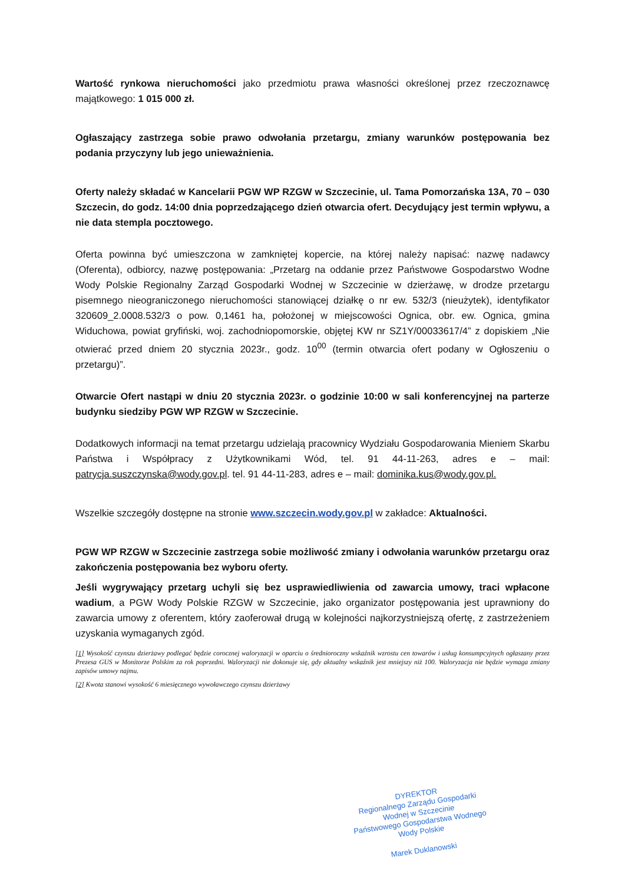Wartość rynkowa nieruchomości jako przedmiotu prawa własności określonej przez rzeczoznawcę majątkowego: 1 015 000 zł.
Ogłaszający zastrzega sobie prawo odwołania przetargu, zmiany warunków postępowania bez podania przyczyny lub jego unieważnienia.
Oferty należy składać w Kancelarii PGW WP RZGW w Szczecinie, ul. Tama Pomorzańska 13A, 70 – 030 Szczecin, do godz. 14:00 dnia poprzedzającego dzień otwarcia ofert. Decydujący jest termin wpływu, a nie data stempla pocztowego.
Oferta powinna być umieszczona w zamkniętej kopercie, na której należy napisać: nazwę nadawcy (Oferenta), odbiorcy, nazwę postępowania: „Przetarg na oddanie przez Państwowe Gospodarstwo Wodne Wody Polskie Regionalny Zarząd Gospodarki Wodnej w Szczecinie w dzierżawę, w drodze przetargu pisemnego nieograniczonego nieruchomości stanowiącej działkę o nr ew. 532/3 (nieużytek), identyfikator 320609_2.0008.532/3 o pow. 0,1461 ha, położonej w miejscowości Ognica, obr. ew. Ognica, gmina Widuchowa, powiat gryfiński, woj. zachodniopomorskie, objętej KW nr SZ1Y/00033617/4” z dopiskiem „Nie otwierać przed dniem 20 stycznia 2023r., godz. 10<sup>00</sup> (termin otwarcia ofert podany w Ogłoszeniu o przetargu)”.
Otwarcie Ofert nastąpi w dniu 20 stycznia 2023r. o godzinie 10:00 w sali konferencyjnej na parterze budynku siedziby PGW WP RZGW w Szczecinie.
Dodatkowych informacji na temat przetargu udzielają pracownicy Wydziału Gospodarowania Mieniem Skarbu Państwa i Współpracy z Użytkownikami Wód, tel. 91 44-11-263, adres e – mail: patrycja.suszczynska@wody.gov.pl. tel. 91 44-11-283, adres e – mail: dominika.kus@wody.gov.pl.
Wszelkie szczegóły dostępne na stronie www.szczecin.wody.gov.pl w zakładce: Aktualności.
PGW WP RZGW w Szczecinie zastrzega sobie możliwość zmiany i odwołania warunków przetargu oraz zakończenia postępowania bez wyboru oferty.
Jeśli wygrywający przetarg uchyli się bez usprawiedliwienia od zawarcia umowy, traci wpłacone wadium, a PGW Wody Polskie RZGW w Szczecinie, jako organizator postępowania jest uprawniony do zawarcia umowy z oferentem, który zaoferował drugą w kolejności najkorzystniejszą ofertę, z zastrzeżeniem uzyskania wymaganych zgód.
[1] Wysokość czynszu dzierżawy podlegać będzie corocznej waloryzacji w oparciu o średnioroczny wskaźnik wzrostu cen towarów i usług konsumpcyjnych ogłaszany przez Prezesa GUS w Monitorze Polskim za rok poprzedni. Waloryzacji nie dokonuje się, gdy aktualny wskaźnik jest mniejszy niż 100. Waloryzacja nie będzie wymaga zmiany zapisów umowy najmu.
[2] Kwota stanowi wysokość 6 miesięcznego wywoławczego czynszu dzierżawy
DYREKTOR
Regionalnego Zarządu Gospodarki Wodnej w Szczecinie
Państwowego Gospodarstwa Wodnego
Wody Polskie
Marek Duklanowski